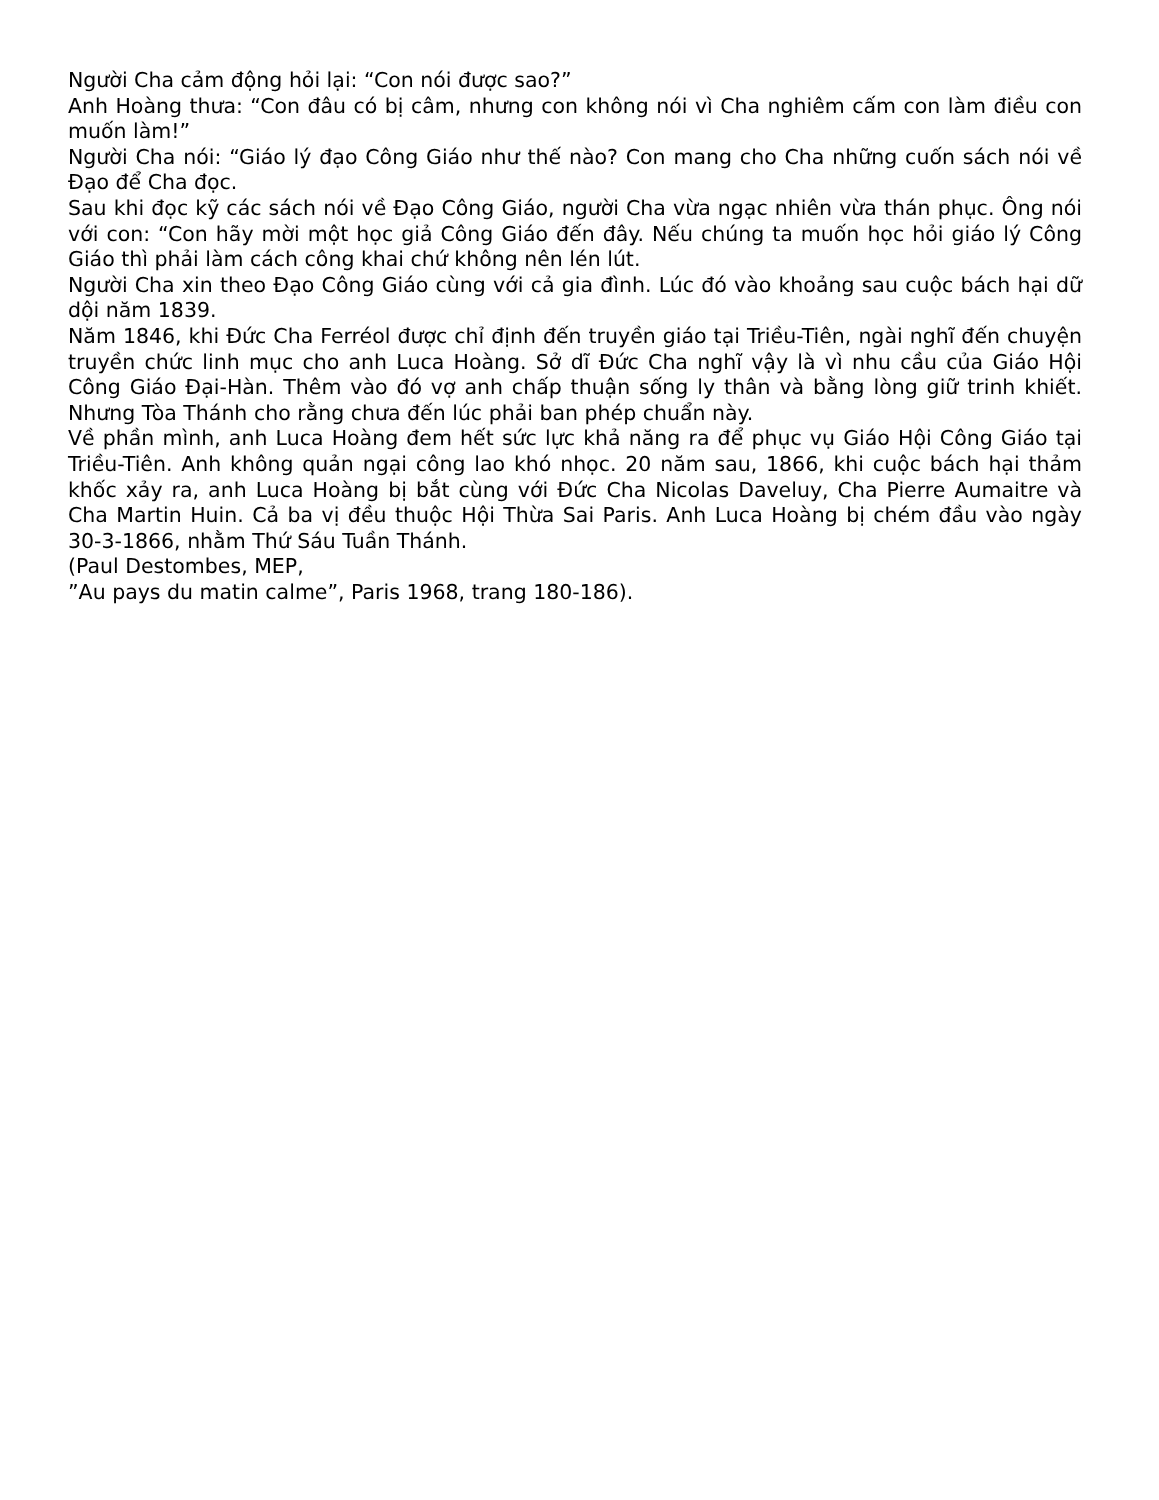Người Cha cảm động hỏi lại: “Con nói được sao?”
Anh Hoàng thưa: “Con đâu có bị câm, nhưng con không nói vì Cha nghiêm cấm con làm điều con muốn làm!”
Người Cha nói: “Giáo lý đạo Công Giáo như thế nào? Con mang cho Cha những cuốn sách nói về Đạo để Cha đọc.
Sau khi đọc kỹ các sách nói về Đạo Công Giáo, người Cha vừa ngạc nhiên vừa thán phục. Ông nói với con: “Con hãy mời một học giả Công Giáo đến đây. Nếu chúng ta muốn học hỏi giáo lý Công Giáo thì phải làm cách công khai chứ không nên lén lút.
Người Cha xin theo Đạo Công Giáo cùng với cả gia đình. Lúc đó vào khoảng sau cuộc bách hại dữ dội năm 1839.
Năm 1846, khi Đức Cha Ferréol được chỉ định đến truyền giáo tại Triều-Tiên, ngài nghĩ đến chuyện truyền chức linh mục cho anh Luca Hoàng. Sở dĩ Đức Cha nghĩ vậy là vì nhu cầu của Giáo Hội Công Giáo Đại-Hàn. Thêm vào đó vợ anh chấp thuận sống ly thân và bằng lòng giữ trinh khiết. Nhưng Tòa Thánh cho rằng chưa đến lúc phải ban phép chuẩn này.
Về phần mình, anh Luca Hoàng đem hết sức lực khả năng ra để phục vụ Giáo Hội Công Giáo tại Triều-Tiên. Anh không quản ngại công lao khó nhọc. 20 năm sau, 1866, khi cuộc bách hại thảm khốc xảy ra, anh Luca Hoàng bị bắt cùng với Đức Cha Nicolas Daveluy, Cha Pierre Aumaitre và Cha Martin Huin. Cả ba vị đều thuộc Hội Thừa Sai Paris. Anh Luca Hoàng bị chém đầu vào ngày 30-3-1866, nhằm Thứ Sáu Tuần Thánh.
(Paul Destombes, MEP,
”Au pays du matin calme”, Paris 1968, trang 180-186).